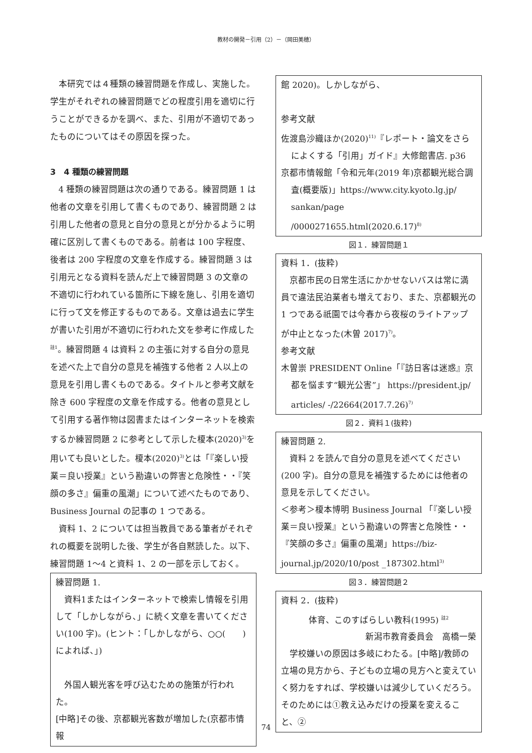教材の開発－引用（2）－（岡田美穂）
本研究では４種類の練習問題を作成し、実施した。学生がそれぞれの練習問題でどの程度引用を適切に行うことができるかを調べ、また、引用が不適切であったものについてはその原因を探った。
3　4 種類の練習問題
4 種類の練習問題は次の通りである。練習問題 1 は他者の文章を引用して書くものであり、練習問題 2 は引用した他者の意見と自分の意見とが分かるように明確に区別して書くものである。前者は 100 字程度、後者は 200 字程度の文章を作成する。練習問題 3 は引用元となる資料を読んだ上で練習問題 3 の文章の不適切に行われている箇所に下線を施し、引用を適切に行って文を修正するものである。文章は過去に学生が書いた引用が不適切に行われた文を参考に作成した<sup>註1</sup>。練習問題 4 は資料 2 の主張に対する自分の意見を述べた上で自分の意見を補強する他者 2 人以上の意見を引用し書くものである。タイトルと参考文献を除き 600 字程度の文章を作成する。他者の意見として引用する著作物は図書またはインターネットを検索するか練習問題 2 に参考として示した榎本(2020)<sup>3)</sup>を用いても良いとした。榎本(2020)<sup>3)</sup>とは「『楽しい授業＝良い授業』という勘違いの弊害と危険性・・『笑顔の多さ』偏重の風潮」について述べたものであり、Business Journal の記事の 1 つである。
資料 1、2 については担当教員である筆者がそれぞれの概要を説明した後、学生が各自黙読した。以下、練習問題 1〜4 と資料 1、2 の一部を示しておく。
練習問題 1.
資料1またはインターネットで検索し情報を引用して「しかしながら、」に続く文章を書いてください(100 字)。(ヒント：「しかしながら、○○(　　)によれば、」)
外国人観光客を呼び込むための施策が行われた。
[中略]その後、京都観光客数が増加した(京都市情報
館 2020)。しかしながら、
参考文献
佐渡島沙織ほか(2020)<sup>11)</sup>『レポート・論文をさらによくする「引用」ガイド』大修館書店. p36
京都市情報館「令和元年(2019 年)京都観光総合調査(概要版)」https://www.city.kyoto.lg.jp/ sankan/page /0000271655.html(2020.6.17)<sup>8)</sup>
図１．練習問題１
資料 1．(抜粋)
京都市民の日常生活にかかせないバスは常に満員で違法民泊業者も増えており、また、京都観光の 1 つである祇園では今春から夜桜のライトアップが中止となった(木曽 2017)<sup>7)</sup>。
参考文献
木曽崇 PRESIDENT Online「『訪日客は迷惑』京都を悩ます“観光公害”」 https://president.jp/ articles/ -/22664(2017.7.26)<sup>7)</sup>
図２．資料１(抜粋)
練習問題 2.
資料 2 を読んで自分の意見を述べてください(200 字)。自分の意見を補強するためには他者の意見を示してください。
＜参考＞榎本博明 Business Journal 「『楽しい授業＝良い授業』という勘違いの弊害と危険性・・『笑顔の多さ』偏重の風潮」https://biz-journal.jp/2020/10/post _187302.html<sup>3)</sup>
図３．練習問題２
資料 2．(抜粋)
体育、このすばらしい教科(1995) <sup>註2</sup>
新潟市教育委員会　高橋一榮
学校嫌いの原因は多岐にわたる。[中略]/教師の立場の見方から、子どもの立場の見方へと変えていく努力をすれば、学校嫌いは減少していくだろう。そのためには①教え込みだけの授業を変えること、②
74